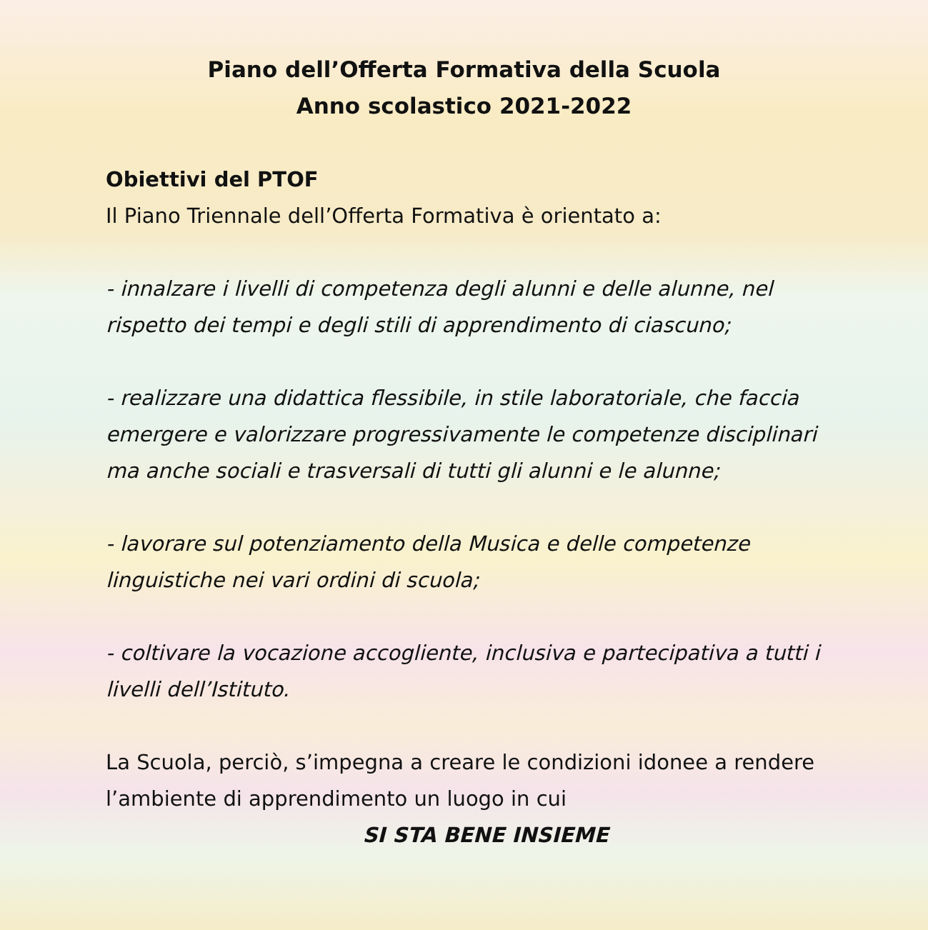Piano dell’Offerta Formativa della Scuola
Anno scolastico 2021-2022
Obiettivi del PTOF
Il Piano Triennale dell’Offerta Formativa è orientato a:
- innalzare i livelli di competenza degli alunni e delle alunne, nel rispetto dei tempi e degli stili di apprendimento di ciascuno;
- realizzare una didattica flessibile, in stile laboratoriale, che faccia emergere e valorizzare progressivamente le competenze disciplinari ma anche sociali e trasversali di tutti gli alunni e le alunne;
- lavorare sul potenziamento della Musica e delle competenze linguistiche nei vari ordini di scuola;
- coltivare la vocazione accogliente, inclusiva e partecipativa a tutti i livelli dell’Istituto.
La Scuola, perciò, s’impegna a creare le condizioni idonee a rendere l’ambiente di apprendimento un luogo in cui
SI STA BENE INSIEME